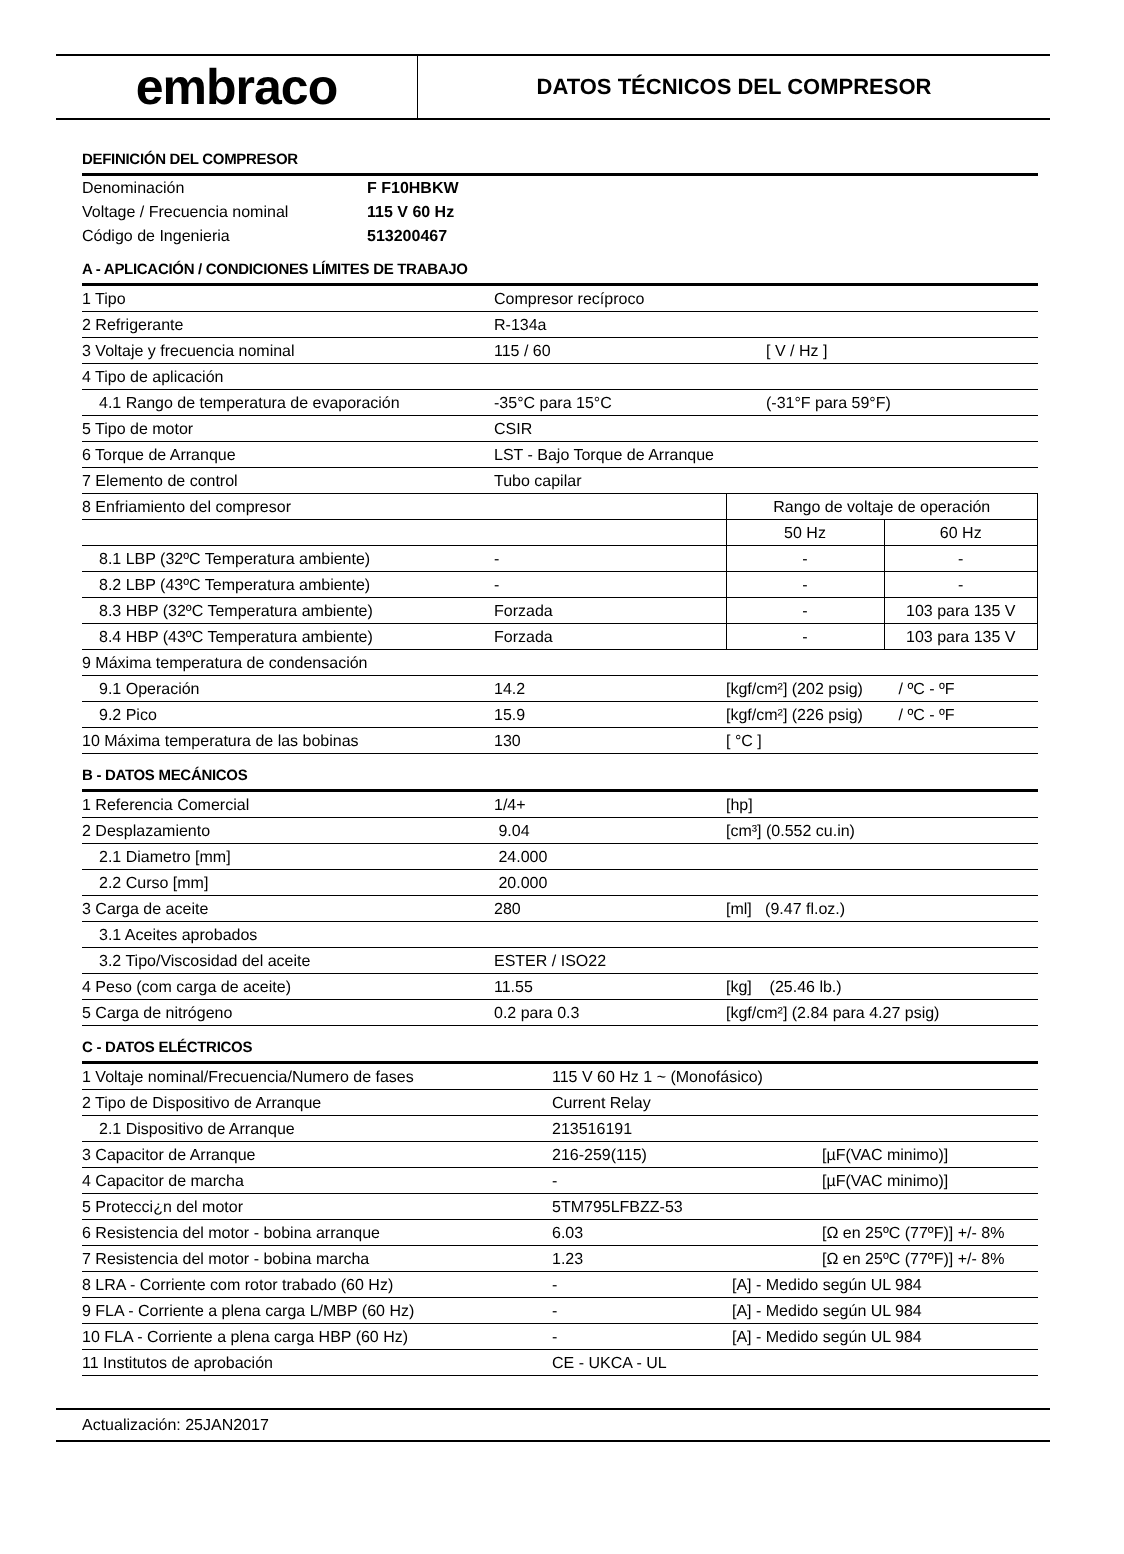embraco
DATOS TÉCNICOS DEL COMPRESOR
DEFINICIÓN DEL COMPRESOR
| Denominación | F F10HBKW |
| Voltage / Frecuencia nominal | 115 V 60 Hz |
| Código de Ingenieria | 513200467 |
A - APLICACIÓN / CONDICIONES LÍMITES DE TRABAJO
| 1 Tipo | Compresor recíproco | | |
| 2 Refrigerante | R-134a | | |
| 3 Voltaje y frecuencia nominal | 115 / 60 | [ V / Hz ] | |
| 4 Tipo de aplicación | | | |
| 4.1 Rango de temperatura de evaporación | -35°C para 15°C | (-31°F para 59°F) | |
| 5 Tipo de motor | CSIR | | |
| 6 Torque de Arranque | LST - Bajo Torque de Arranque | | |
| 7 Elemento de control | Tubo capilar | | |
| 8 Enfriamiento del compresor | | Rango de voltaje de operación | |
| | | 50 Hz | 60 Hz |
| 8.1 LBP (32ºC Temperatura ambiente) | - | - | - |
| 8.2 LBP (43ºC Temperatura ambiente) | - | - | - |
| 8.3 HBP (32ºC Temperatura ambiente) | Forzada | - | 103 para 135 V |
| 8.4 HBP (43ºC Temperatura ambiente) | Forzada | - | 103 para 135 V |
| 9 Máxima temperatura de condensación | | | |
| 9.1 Operación | 14.2 | [kgf/cm²] (202 psig) / ºC - ºF | |
| 9.2 Pico | 15.9 | [kgf/cm²] (226 psig) / ºC - ºF | |
| 10 Máxima temperatura de las bobinas | 130 | [ °C ] | |
B - DATOS MECÁNICOS
| 1 Referencia Comercial | 1/4+ | [hp] |
| 2 Desplazamiento | 9.04 | [cm³] (0.552 cu.in) |
| 2.1 Diametro [mm] | 24.000 | |
| 2.2 Curso [mm] | 20.000 | |
| 3 Carga de aceite | 280 | [ml] (9.47 fl.oz.) |
| 3.1 Aceites aprobados | | |
| 3.2 Tipo/Viscosidad del aceite | ESTER / ISO22 | |
| 4 Peso (com carga de aceite) | 11.55 | [kg] (25.46 lb.) |
| 5 Carga de nitrógeno | 0.2 para 0.3 | [kgf/cm²] (2.84 para 4.27 psig) |
C - DATOS ELÉCTRICOS
| 1 Voltaje nominal/Frecuencia/Numero de fases | 115 V 60 Hz 1 ~ (Monofásico) | |
| 2 Tipo de Dispositivo de Arranque | Current Relay | |
| 2.1 Dispositivo de Arranque | 213516191 | |
| 3 Capacitor de Arranque | 216-259(115) | [µF(VAC minimo)] |
| 4 Capacitor de marcha | - | [µF(VAC minimo)] |
| 5 Protecci¿n del motor | 5TM795LFBZZ-53 | |
| 6 Resistencia del motor - bobina arranque | 6.03 | [Ω en 25ºC (77ºF)] +/- 8% |
| 7 Resistencia del motor - bobina marcha | 1.23 | [Ω en 25ºC (77ºF)] +/- 8% |
| 8 LRA - Corriente com rotor trabado (60 Hz) | - | [A] - Medido según UL 984 |
| 9 FLA - Corriente a plena carga L/MBP (60 Hz) | - | [A] - Medido según UL 984 |
| 10 FLA - Corriente a plena carga HBP (60 Hz) | - | [A] - Medido según UL 984 |
| 11 Institutos de aprobación | CE - UKCA - UL | |
Actualización: 25JAN2017